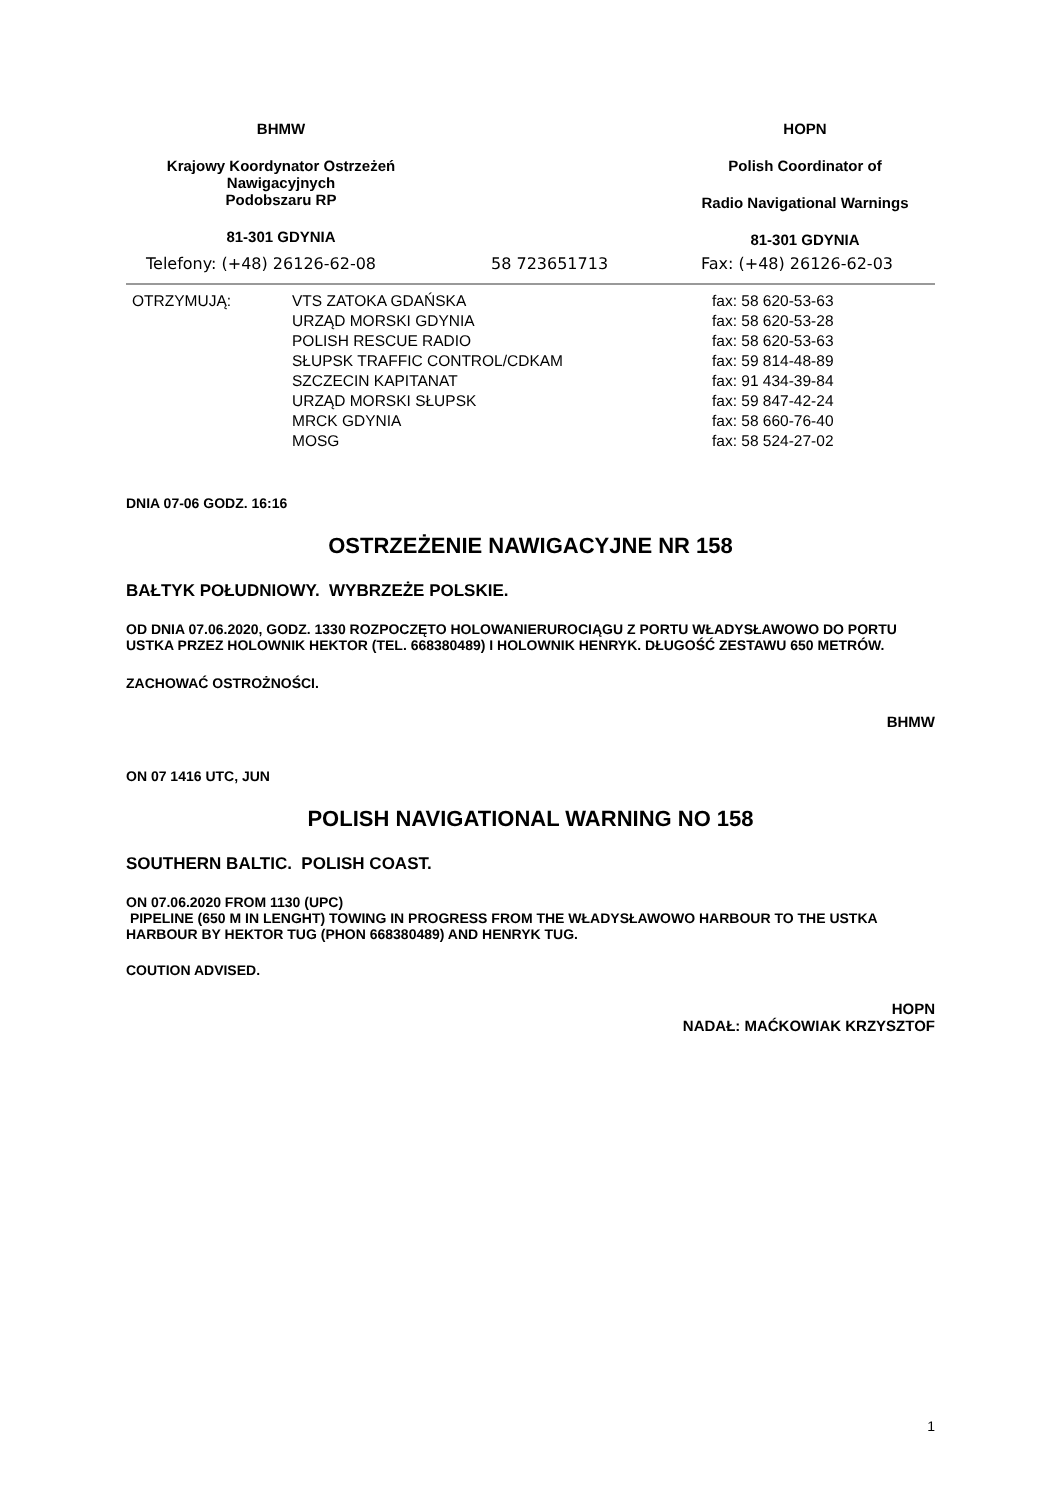BHMW
Krajowy Koordynator Ostrzeżeń
Nawigacyjnych
Podobszaru RP
81-301 GDYNIA
HOPN
Polish Coordinator of
Radio Navigational Warnings
81-301 GDYNIA
Telefony: (+48) 26126-62-08 58 723651713 Fax: (+48) 26126-62-03
| OTRZYMUJĄ: | VTS ZATOKA GDAŃSKA | fax: 58 620-53-63 |
| | URZĄD MORSKI GDYNIA | fax: 58 620-53-28 |
| | POLISH RESCUE RADIO | fax: 58 620-53-63 |
| | SŁUPSK TRAFFIC CONTROL/CDKAM | fax: 59 814-48-89 |
| | SZCZECIN KAPITANAT | fax: 91 434-39-84 |
| | URZĄD MORSKI SŁUPSK | fax: 59 847-42-24 |
| | MRCK GDYNIA | fax: 58 660-76-40 |
| | MOSG | fax: 58 524-27-02 |
DNIA 07-06 GODZ. 16:16
OSTRZEŻENIE NAWIGACYJNE NR 158
BAŁTYK POŁUDNIOWY. WYBRZEŻE POLSKIE.
OD DNIA 07.06.2020, GODZ. 1330 ROZPOCZĘTO HOLOWANIERUROCIĄGU Z PORTU WŁADYSŁAWOWO DO PORTU USTKA PRZEZ HOLOWNIK HEKTOR (TEL. 668380489) I HOLOWNIK HENRYK. DŁUGOŚĆ ZESTAWU 650 METRÓW.
ZACHOWAĆ OSTROŻNOŚCI.
BHMW
ON 07 1416 UTC, JUN
POLISH NAVIGATIONAL WARNING NO 158
SOUTHERN BALTIC. POLISH COAST.
ON 07.06.2020 FROM 1130 (UPC)
PIPELINE (650 M IN LENGHT) TOWING IN PROGRESS FROM THE WŁADYSŁAWOWO HARBOUR TO THE USTKA HARBOUR BY HEKTOR TUG (PHON 668380489) AND HENRYK TUG.
COUTION ADVISED.
HOPN
NADAŁ: MAĆKOWIAK KRZYSZTOF
1